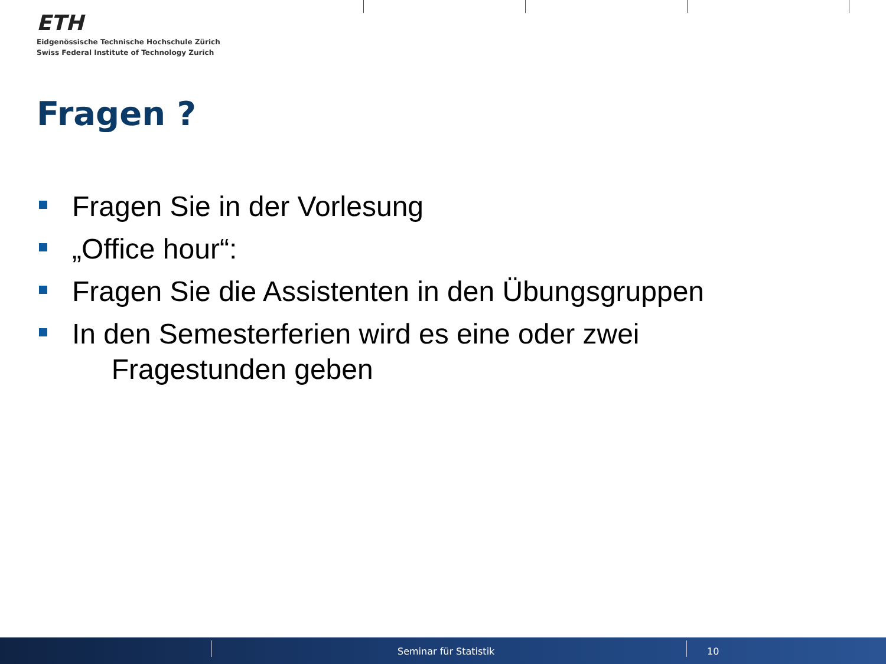ETH
Eidgenössische Technische Hochschule Zürich
Swiss Federal Institute of Technology Zurich
Fragen ?
Fragen Sie in der Vorlesung
„Office hour“:
Fragen Sie die Assistenten in den Übungsgruppen
In den Semesterferien wird es eine oder zwei
Fragestunden geben
Seminar für Statistik 10